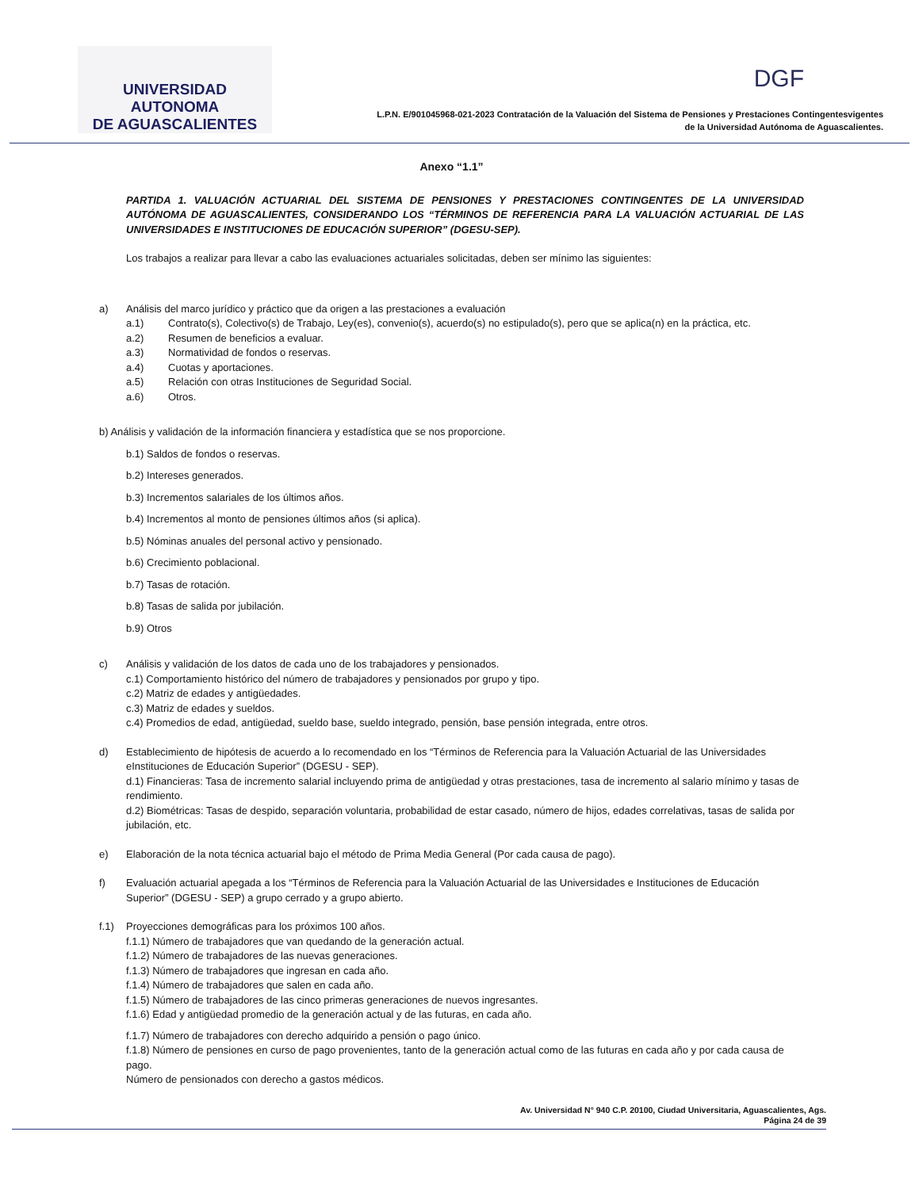UNIVERSIDAD AUTONOMA
DE AGUASCALIENTES
DGF
L.P.N. E/901045968-021-2023 Contratación de la Valuación del Sistema de Pensiones y Prestaciones Contingentesvigentes
de la Universidad Autónoma de Aguascalientes.
Anexo “1.1”
PARTIDA 1. VALUACIÓN ACTUARIAL DEL SISTEMA DE PENSIONES Y PRESTACIONES CONTINGENTES DE LA UNIVERSIDAD AUTÓNOMA DE AGUASCALIENTES, CONSIDERANDO LOS “TÉRMINOS DE REFERENCIA PARA LA VALUACIÓN ACTUARIAL DE LAS UNIVERSIDADES E INSTITUCIONES DE EDUCACIÓN SUPERIOR” (DGESU-SEP).
Los trabajos a realizar para llevar a cabo las evaluaciones actuariales solicitadas, deben ser mínimo las siguientes:
a) Análisis del marco jurídico y práctico que da origen a las prestaciones a evaluación
a.1) Contrato(s), Colectivo(s) de Trabajo, Ley(es), convenio(s), acuerdo(s) no estipulado(s), pero que se aplica(n) en la práctica, etc.
a.2) Resumen de beneficios a evaluar.
a.3) Normatividad de fondos o reservas.
a.4) Cuotas y aportaciones.
a.5) Relación con otras Instituciones de Seguridad Social.
a.6) Otros.
b) Análisis y validación de la información financiera y estadística que se nos proporcione.
b.1) Saldos de fondos o reservas.
b.2) Intereses generados.
b.3) Incrementos salariales de los últimos años.
b.4) Incrementos al monto de pensiones últimos años (si aplica).
b.5) Nóminas anuales del personal activo y pensionado.
b.6) Crecimiento poblacional.
b.7) Tasas de rotación.
b.8) Tasas de salida por jubilación.
b.9) Otros
c) Análisis y validación de los datos de cada uno de los trabajadores y pensionados.
c.1) Comportamiento histórico del número de trabajadores y pensionados por grupo y tipo.
c.2) Matriz de edades y antigüedades.
c.3) Matriz de edades y sueldos.
c.4) Promedios de edad, antigüedad, sueldo base, sueldo integrado, pensión, base pensión integrada, entre otros.
d) Establecimiento de hipótesis de acuerdo a lo recomendado en los “Términos de Referencia para la Valuación Actuarial de las Universidades eInstituciones de Educación Superior” (DGESU - SEP).
d.1) Financieras: Tasa de incremento salarial incluyendo prima de antigüedad y otras prestaciones, tasa de incremento al salario mínimo y tasas de rendimiento.
d.2) Biométricas: Tasas de despido, separación voluntaria, probabilidad de estar casado, número de hijos, edades correlativas, tasas de salida por jubilación, etc.
e) Elaboración de la nota técnica actuarial bajo el método de Prima Media General (Por cada causa de pago).
f) Evaluación actuarial apegada a los “Términos de Referencia para la Valuación Actuarial de las Universidades e Instituciones de Educación Superior” (DGESU - SEP) a grupo cerrado y a grupo abierto.
f.1) Proyecciones demográficas para los próximos 100 años.
f.1.1) Número de trabajadores que van quedando de la generación actual.
f.1.2) Número de trabajadores de las nuevas generaciones.
f.1.3) Número de trabajadores que ingresan en cada año.
f.1.4) Número de trabajadores que salen en cada año.
f.1.5) Número de trabajadores de las cinco primeras generaciones de nuevos ingresantes.
f.1.6) Edad y antigüedad promedio de la generación actual y de las futuras, en cada año.
f.1.7) Número de trabajadores con derecho adquirido a pensión o pago único.
f.1.8) Número de pensiones en curso de pago provenientes, tanto de la generación actual como de las futuras en cada año y por cada causa de pago.
Número de pensionados con derecho a gastos médicos.
Av. Universidad N° 940 C.P. 20100, Ciudad Universitaria, Aguascalientes, Ags.
Página 24 de 39